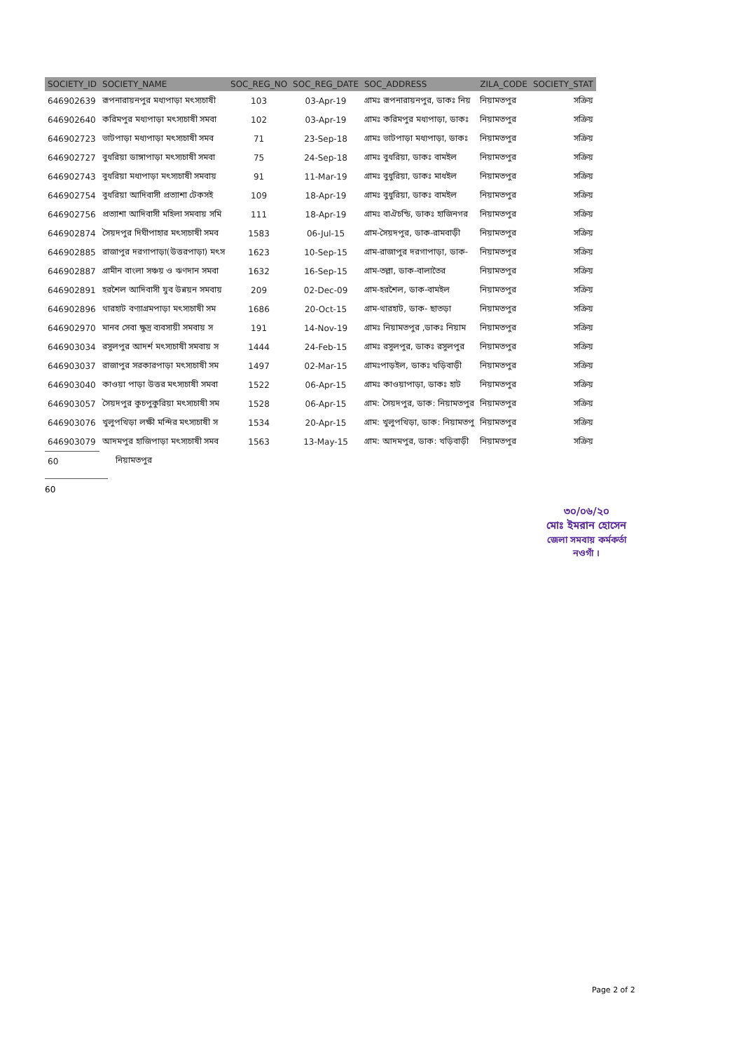| SOCIETY_ID | SOCIETY_NAME | SOC_REG_NO | SOC_REG_DATE | SOC_ADDRESS | ZILA_CODE | SOCIETY_STAT |
| --- | --- | --- | --- | --- | --- | --- |
| 646902639 | রূপনারায়নপুর মধ্যপাড়া মৎস্যচাষী | 103 | 03-Apr-19 | গ্রামঃ রূপনারায়নপুর, ডাকঃ নিয় | নিয়ামতপুর | সক্রিয় |
| 646902640 | করিমপুর মধ্যপাড়া মৎস্যচাষী সমবা | 102 | 03-Apr-19 | গ্রামঃ করিমপুর মধ্যপাড়া, ডাকঃ | নিয়ামতপুর | সক্রিয় |
| 646902723 | ভাটপাড়া মধ্যপাড়া মৎস্যচাষী সমব | 71 | 23-Sep-18 | গ্রামঃ ভাটপাড়া মধ্যপাড়া, ডাকঃ | নিয়ামতপুর | সক্রিয় |
| 646902727 | বুধরিয়া ডাঙ্গাপাড়া মৎস্যচাষী সমবা | 75 | 24-Sep-18 | গ্রামঃ বুধরিয়া, ডাকঃ বামইল | নিয়ামতপুর | সক্রিয় |
| 646902743 | বুধরিয়া মধ্যপাড়া মৎস্যচাষী সমবায় | 91 | 11-Mar-19 | গ্রামঃ বুধুরিয়া, ডাকঃ মাধইল | নিয়ামতপুর | সক্রিয় |
| 646902754 | বুধরিয়া আদিবাসী প্রত্যাশা টেকসই | 109 | 18-Apr-19 | গ্রামঃ বুধুরিয়া, ডাকঃ বামইল | নিয়ামতপুর | সক্রিয় |
| 646902756 | প্রত্যাশা আদিবাসী মহিলা সমবায় সমি | 111 | 18-Apr-19 | গ্রামঃ বাঐচন্ডি, ডাকঃ হাজিনগর | নিয়ামতপুর | সক্রিয় |
| 646902874 | সৈয়দপুর দিঘীপাহার মৎস্যচাষী সমব | 1583 | 06-Jul-15 | গ্রাম-সৈয়দপুর, ডাক-রামবাড়ী | নিয়ামতপুর | সক্রিয় |
| 646902885 | রাজাপুর দরগাপাড়া(উত্তরপাড়া) মৎস | 1623 | 10-Sep-15 | গ্রাম-রাজাপুর দরগাপাড়া, ডাক- | নিয়ামতপুর | সক্রিয় |
| 646902887 | গ্রামীন বাংলা সঞ্চয় ও ঋণদান সমবা | 1632 | 16-Sep-15 | গ্রাম-তল্লা, ডাক-বালাতৈর | নিয়ামতপুর | সক্রিয় |
| 646902891 | হরশৈল আদিবাসী যুব উন্নয়ন সমবায় | 209 | 02-Dec-09 | গ্রাম-হরশৈল, ডাক-বামইল | নিয়ামতপুর | সক্রিয় |
| 646902896 | থারহাট বণ্যাগ্রমপাড়া মৎস্যচাষী সম | 1686 | 20-Oct-15 | গ্রাম-থারহাট, ডাক- ছাতড়া | নিয়ামতপুর | সক্রিয় |
| 646902970 | মানব সেবা ক্ষুদ্র ব্যবসায়ী সমবায় স | 191 | 14-Nov-19 | গ্রামঃ নিয়ামতপুর ,ডাকঃ নিয়াম | নিয়ামতপুর | সক্রিয় |
| 646903034 | রসুলপুর আদর্শ মৎস্যচাষী সমবায় স | 1444 | 24-Feb-15 | গ্রামঃ রসুলপুর, ডাকঃ রসুলপুর | নিয়ামতপুর | সক্রিয় |
| 646903037 | রাজাপুর সরকারপাড়া মৎস্যচাষী সম | 1497 | 02-Mar-15 | গ্রামঃপাড়ইল, ডাকঃ খড়িবাড়ী | নিয়ামতপুর | সক্রিয় |
| 646903040 | কাওয়া পাড়া উত্তর মৎস্যচাষী সমবা | 1522 | 06-Apr-15 | গ্রামঃ কাওয়াপাড়া, ডাকঃ হাট | নিয়ামতপুর | সক্রিয় |
| 646903057 | সৈয়দপুর কুচপুকুরিয়া মৎস্যচাষী সম | 1528 | 06-Apr-15 | গ্রাম: সৈয়দপুর, ডাক: নিয়ামতপুর | নিয়ামতপুর | সক্রিয় |
| 646903076 | খুলুপখিড়া লক্ষী মন্দির মৎস্যচাষী স | 1534 | 20-Apr-15 | গ্রাম: খুলুপখিড়া, ডাক: নিয়ামতপু | নিয়ামতপুর | সক্রিয় |
| 646903079 | আদমপুর হাজিপাড়া মৎস্যচাষী সমব | 1563 | 13-May-15 | গ্রাম: আদমপুর, ডাক: খড়িবাড়ী | নিয়ামতপুর | সক্রিয় |
| 60 | নিয়ামতপুর | | | | | |
60
৩০/০৬/২০
মোঃ ইমরান হোসেন
জেলা সমবায় কর্মকর্তা
নওগাঁ ।
Page 2 of 2